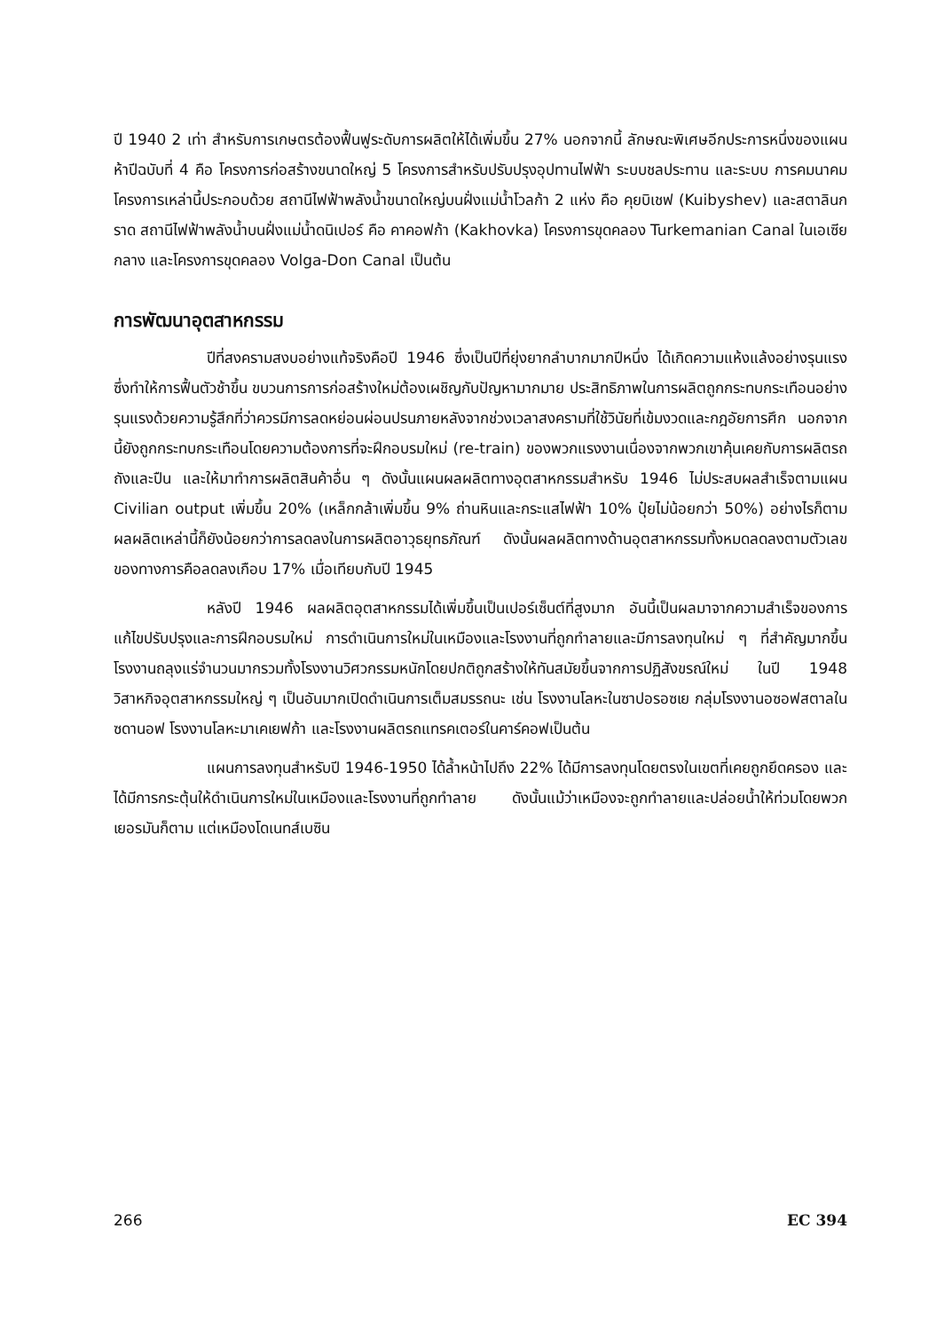ปี 1940 2 เท่า สำหรับการเกษตรต้องฟื้นฟูระดับการผลิตให้ได้เพิ่มขึ้น 27% นอกจากนี้ ลักษณะพิเศษอีกประการหนึ่งของแผนห้าปีฉบับที่ 4 คือ โครงการก่อสร้างขนาดใหญ่ 5 โครงการสำหรับปรับปรุงอุปทานไฟฟ้า ระบบชลประทาน และระบบ การคมนาคม โครงการเหล่านี้ประกอบด้วย สถานีไฟฟ้าพลังน้ำขนาดใหญ่บนฝั่งแม่น้ำโวลก้า 2 แห่ง คือ คุยบิเชฟ (Kuibyshev) และสตาลินกราด สถานีไฟฟ้าพลังน้ำบนฝั่งแม่น้ำดนิเปอร์ คือ คาคอฟก้า (Kakhovka) โครงการขุดคลอง Turkemanian Canal ในเอเซียกลาง และโครงการขุดคลอง Volga-Don Canal เป็นต้น
การพัฒนาอุตสาหกรรม
ปีที่สงครามสงบอย่างแท้จริงคือปี 1946 ซึ่งเป็นปีที่ยุ่งยากลำบากมากปีหนึ่ง ได้เกิดความแห้งแล้งอย่างรุนแรงซึ่งทำให้การฟื้นตัวช้าขึ้น ขบวนการการก่อสร้างใหม่ต้องเผชิญกับปัญหามากมาย ประสิทธิภาพในการผลิตถูกกระทบกระเทือนอย่างรุนแรงด้วยความรู้สึกที่ว่าควรมีการลดหย่อนผ่อนปรนภายหลังจากช่วงเวลาสงครามที่ใช้วินัยที่เข้มงวดและกฎอัยการศึก นอกจากนี้ยังถูกกระทบกระเทือนโดยความต้องการที่จะฝึกอบรมใหม่ (re-train) ของพวกแรงงานเนื่องจากพวกเขาคุ้นเคยกับการผลิตรถถังและปืน และให้มาทำการผลิตสินค้าอื่น ๆ ดังนั้นแผนผลผลิตทางอุตสาหกรรมสำหรับ 1946 ไม่ประสบผลสำเร็จตามแผน Civilian output เพิ่มขึ้น 20% (เหล็กกล้าเพิ่มขึ้น 9% ถ่านหินและกระแสไฟฟ้า 10% ปุ๋ยไม่น้อยกว่า 50%) อย่างไรก็ตามผลผลิตเหล่านี้ก็ยังน้อยกว่าการลดลงในการผลิตอาวุธยุทธภัณฑ์ ดังนั้นผลผลิตทางด้านอุตสาหกรรมทั้งหมดลดลงตามตัวเลขของทางการคือลดลงเกือบ 17% เมื่อเทียบกับปี 1945
หลังปี 1946 ผลผลิตอุตสาหกรรมได้เพิ่มขึ้นเป็นเปอร์เซ็นต์ที่สูงมาก อันนี้เป็นผลมาจากความสำเร็จของการแก้ไขปรับปรุงและการฝึกอบรมใหม่ การดำเนินการใหม่ในเหมืองและโรงงานที่ถูกทำลายและมีการลงทุนใหม่ ๆ ที่สำคัญมากขึ้น โรงงานถลุงแร่จำนวนมากรวมทั้งโรงงานวิศวกรรมหนักโดยปกติถูกสร้างให้ทันสมัยขึ้นจากการปฏิสังขรณ์ใหม่ ในปี 1948 วิสาหกิจอุตสาหกรรมใหญ่ ๆ เป็นอันมากเปิดดำเนินการเต็มสมรรถนะ เช่น โรงงานโลหะในซาปอรอซเย กลุ่มโรงงานอซอฟสตาลในซดานอฟ โรงงานโลหะมาเคเยฟก้า และโรงงานผลิตรถแทรคเตอร์ในคาร์คอฟเป็นต้น
แผนการลงทุนสำหรับปี 1946-1950 ได้ล้ำหน้าไปถึง 22% ได้มีการลงทุนโดยตรงในเขตที่เคยถูกยึดครอง และได้มีการกระตุ้นให้ดำเนินการใหม่ในเหมืองและโรงงานที่ถูกทำลาย ดังนั้นแม้ว่าเหมืองจะถูกทำลายและปล่อยน้ำให้ท่วมโดยพวกเยอรมันก็ตาม แต่เหมืองโดเนทส์เบซิน
266 EC 394